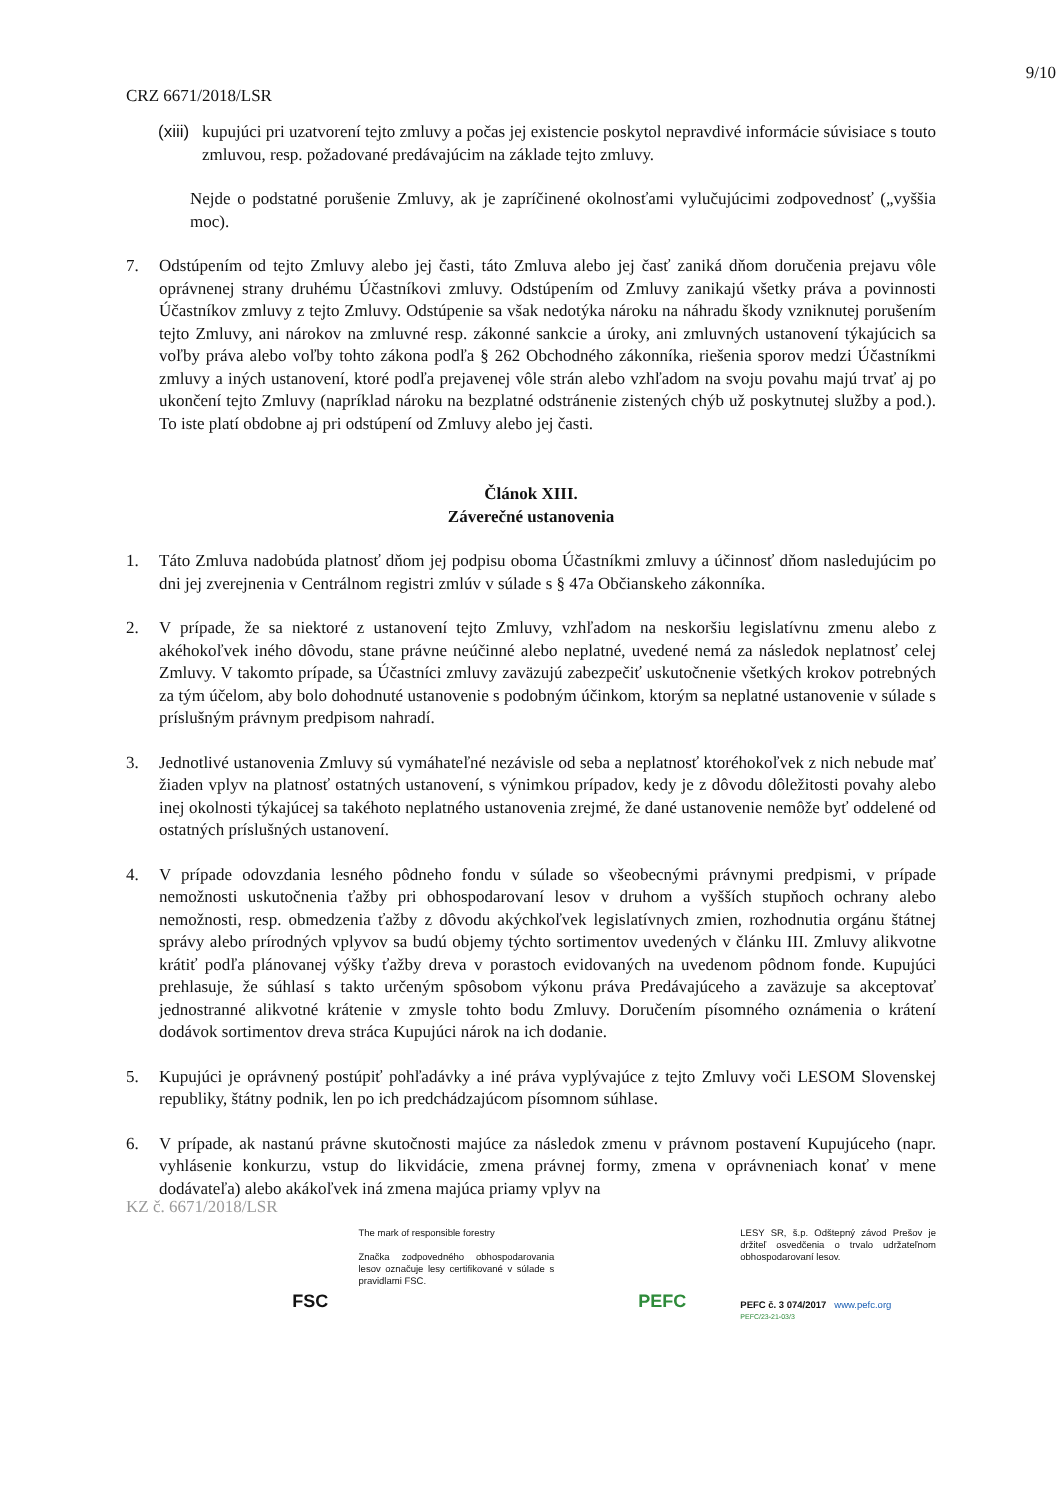9/10
CRZ 6671/2018/LSR
(xiii)
kupujúci pri uzatvorení tejto zmluvy a počas jej existencie poskytol nepravdivé informácie súvisiace s touto zmluvou, resp. požadované predávajúcim na základe tejto zmluvy.
Nejde o podstatné porušenie Zmluvy, ak je zapríčinené okolnosťami vylučujúcimi zodpovednosť („vyššia moc).
7. Odstúpením od tejto Zmluvy alebo jej časti, táto Zmluva alebo jej časť zaniká dňom doručenia prejavu vôle oprávnenej strany druhému Účastníkovi zmluvy. Odstúpením od Zmluvy zanikajú všetky práva a povinnosti Účastníkov zmluvy z tejto Zmluvy. Odstúpenie sa však nedotýka nároku na náhradu škody vzniknutej porušením tejto Zmluvy, ani nárokov na zmluvné resp. zákonné sankcie a úroky, ani zmluvných ustanovení týkajúcich sa voľby práva alebo voľby tohto zákona podľa § 262 Obchodného zákonníka, riešenia sporov medzi Účastníkmi zmluvy a iných ustanovení, ktoré podľa prejavenej vôle strán alebo vzhľadom na svoju povahu majú trvať aj po ukončení tejto Zmluvy (napríklad nároku na bezplatné odstránenie zistených chýb už poskytnutej služby a pod.). To iste platí obdobne aj pri odstúpení od Zmluvy alebo jej časti.
Článok XIII.
Záverečné ustanovenia
1. Táto Zmluva nadobúda platnosť dňom jej podpisu oboma Účastníkmi zmluvy a účinnosť dňom nasledujúcim po dni jej zverejnenia v Centrálnom registri zmlúv v súlade s § 47a Občianskeho zákonníka.
2. V prípade, že sa niektoré z ustanovení tejto Zmluvy, vzhľadom na neskoršiu legislatívnu zmenu alebo z akéhokoľvek iného dôvodu, stane právne neúčinné alebo neplatné, uvedené nemá za následok neplatnosť celej Zmluvy. V takomto prípade, sa Účastníci zmluvy zaväzujú zabezpečiť uskutočnenie všetkých krokov potrebných za tým účelom, aby bolo dohodnuté ustanovenie s podobným účinkom, ktorým sa neplatné ustanovenie v súlade s príslušným právnym predpisom nahradí.
3. Jednotlivé ustanovenia Zmluvy sú vymáhateľné nezávisle od seba a neplatnosť ktoréhokoľvek z nich nebude mať žiaden vplyv na platnosť ostatných ustanovení, s výnimkou prípadov, kedy je z dôvodu dôležitosti povahy alebo inej okolnosti týkajúcej sa takéhoto neplatného ustanovenia zrejmé, že dané ustanovenie nemôže byť oddelené od ostatných príslušných ustanovení.
4. V prípade odovzdania lesného pôdneho fondu v súlade so všeobecnými právnymi predpismi, v prípade nemožnosti uskutočnenia ťažby pri obhospodarovaní lesov v druhom a vyšších stupňoch ochrany alebo nemožnosti, resp. obmedzenia ťažby z dôvodu akýchkoľvek legislatívnych zmien, rozhodnutia orgánu štátnej správy alebo prírodných vplyvov sa budú objemy týchto sortimentov uvedených v článku III. Zmluvy alikvotne krátiť podľa plánovanej výšky ťažby dreva v porastoch evidovaných na uvedenom pôdnom fonde. Kupujúci prehlasuje, že súhlasí s takto určeným spôsobom výkonu práva Predávajúceho a zaväzuje sa akceptovať jednostranné alikvotné krátenie v zmysle tohto bodu Zmluvy. Doručením písomného oznámenia o krátení dodávok sortimentov dreva stráca Kupujúci nárok na ich dodanie.
5. Kupujúci je oprávnený postúpiť pohľadávky a iné práva vyplývajúce z tejto Zmluvy voči LESOM Slovenskej republiky, štátny podnik, len po ich predchádzajúcom písomnom súhlase.
6. V prípade, ak nastanú právne skutočnosti majúce za následok zmenu v právnom postavení Kupujúceho (napr. vyhlásenie konkurzu, vstup do likvidácie, zmena právnej formy, zmena v oprávneniach konať v mene dodávateľa) alebo akákoľvek iná zmena majúca priamy vplyv na
KZ č. 6671/2018/LSR
FSC
The mark of responsible forestry
Značka zodpovedného obhospodarovania lesov označuje lesy certifikované v súlade s pravidlami FSC.
PEFC
LESY SR, š.p. Odštepný závod Prešov je držiteľ osvedčenia o trvalo udržateľnom obhospodarovaní lesov.
PEFC č. 3 074/2017 www.pefc.org
PEFC/23-21-03/3